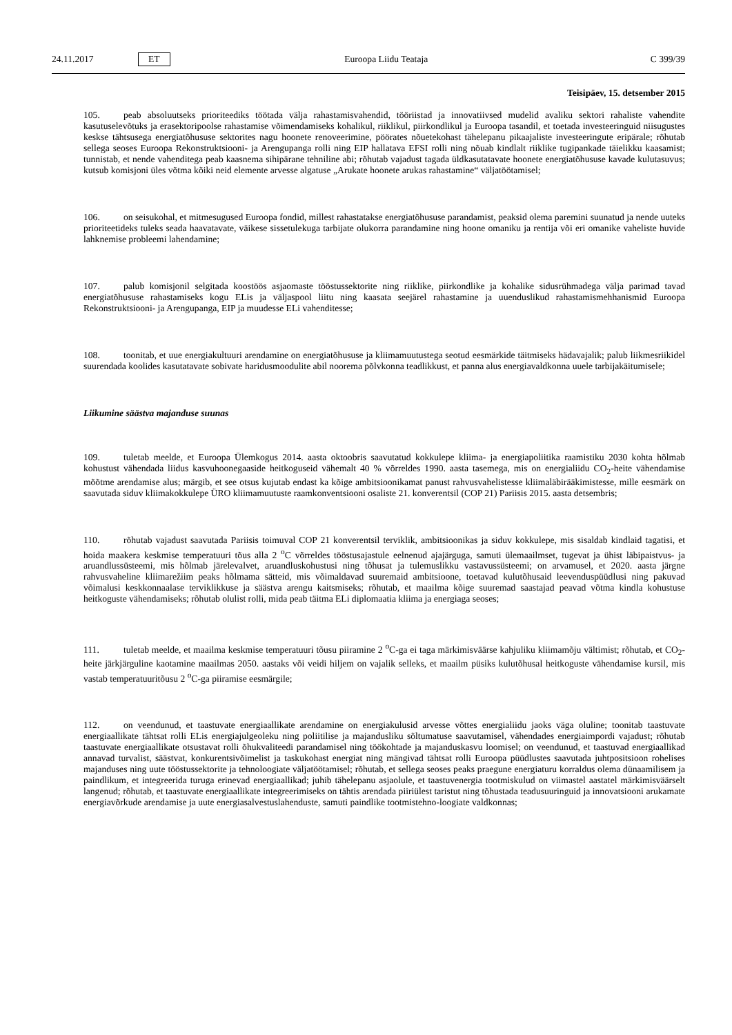24.11.2017 ET Euroopa Liidu Teataja C 399/39
Teisipäev, 15. detsember 2015
105. peab absoluutseks prioriteediks töötada välja rahastamisvahendid, tööriistad ja innovatiivsed mudelid avaliku sektori rahaliste vahendite kasutuselevõtuks ja erasektoripoolse rahastamise võimendamiseks kohalikul, riiklikul, piirkondlikul ja Euroopa tasandil, et toetada investeeringuid niisugustes keskse tähtsusega energiatõhususe sektorites nagu hoonete renoveerimine, pöörates nõuetekohast tähelepanu pikaajaliste investeeringute eripärale; rõhutab sellega seoses Euroopa Rekonstruktsiooni- ja Arengupanga rolli ning EIP hallatava EFSI rolli ning nõuab kindlalt riiklike tugipankade täielikku kaasamist; tunnistab, et nende vahenditega peab kaasnema sihipärane tehniline abi; rõhutab vajadust tagada üldkasutatavate hoonete energiatõhususe kavade kulutasuvus; kutsub komisjoni üles võtma kõiki neid elemente arvesse algatuse „Arukate hoonete arukas rahastamine“ väljatöötamisel;
106. on seisukohal, et mitmesugused Euroopa fondid, millest rahastatakse energiatõhususe parandamist, peaksid olema paremini suunatud ja nende uuteks prioriteetideks tuleks seada haavatavate, väikese sissetulekuga tarbijate olukorra parandamine ning hoone omaniku ja rentija või eri omanike vaheliste huvide lahknemise probleemi lahendamine;
107. palub komisjonil selgitada koostöös asjaomaste tööstussektorite ning riiklike, piirkondlike ja kohalike sidusrühmadega välja parimad tavad energiatõhususe rahastamiseks kogu ELis ja väljaspool liitu ning kaasata seejärel rahastamine ja uuenduslikud rahastamismehhanismid Euroopa Rekonstruktsiooni- ja Arengupanga, EIP ja muudesse ELi vahenditesse;
108. toonitab, et uue energiakultuuri arendamine on energiatõhususe ja kliimamuutustega seotud eesmärkide täitmiseks hädavajalik; palub liikmesriikidel suurendada koolides kasutatavate sobivate haridusmoodulite abil noorema põlvkonna teadlikkust, et panna alus energiavaldkonna uuele tarbijakäitumisele;
Liikumine säästva majanduse suunas
109. tuletab meelde, et Euroopa Ülemkogus 2014. aasta oktoobris saavutatud kokkulepe kliima- ja energiapoliitika raamistiku 2030 kohta hõlmab kohustust vähendada liidus kasvuhoonegaaside heitkoguseid vähemalt 40 % võrreldes 1990. aasta tasemega, mis on energialiidu CO<sub>2</sub>-heite vähendamise mõõtme arendamise alus; märgib, et see otsus kujutab endast ka kõige ambitsioonikamat panust rahvusvahelistesse kliimaläbirääkimistesse, mille eesmärk on saavutada siduv kliimakokkulepe ÜRO kliimamuutuste raamkonventsiooni osaliste 21. konverentsil (COP 21) Pariisis 2015. aasta detsembris;
110. rõhutab vajadust saavutada Pariisis toimuval COP 21 konverentsil terviklik, ambitsioonikas ja siduv kokkulepe, mis sisaldab kindlaid tagatisi, et hoida maakera keskmise temperatuuri tõus alla 2 <sup>o</sup>C võrreldes tööstusajastule eelnenud ajajärguga, samuti ülemaailmset, tugevat ja ühist läbipaistvus- ja aruandlussüsteemi, mis hõlmab järelevalvet, aruandluskohustusi ning tõhusat ja tulemuslikku vastavussüsteemi; on arvamusel, et 2020. aasta järgne rahvusvaheline kliimarežiim peaks hõlmama sätteid, mis võimaldavad suuremaid ambitsioone, toetavad kulutõhusaid leevenduspüüdlusi ning pakuvad võimalusi keskkonnaalase terviklikkuse ja säästva arengu kaitsmiseks; rõhutab, et maailma kõige suuremad saastajad peavad võtma kindla kohustuse heitkoguste vähendamiseks; rõhutab olulist rolli, mida peab täitma ELi diplomaatia kliima ja energiaga seoses;
111. tuletab meelde, et maailma keskmise temperatuuri tõusu piiramine 2 <sup>o</sup>C-ga ei taga märkimisväärse kahjuliku kliimamõju vältimist; rõhutab, et CO<sub>2</sub>-heite järkjärguline kaotamine maailmas 2050. aastaks või veidi hiljem on vajalik selleks, et maailm püsiks kulutõhusal heitkoguste vähendamise kursil, mis vastab temperatuuritõusu 2 <sup>o</sup>C-ga piiramise eesmärgile;
112. on veendunud, et taastuvate energiaallikate arendamine on energiakulusid arvesse võttes energialiidu jaoks väga oluline; toonitab taastuvate energiaallikate tähtsat rolli ELis energiajulgeoleku ning poliitilise ja majandusliku sõltumatuse saavutamisel, vähendades energiaimpordi vajadust; rõhutab taastuvate energiaallikate otsustavat rolli õhukvaliteedi parandamisel ning töökohtade ja majanduskasvu loomisel; on veendunud, et taastuvad energiaallikad annavad turvalist, säästvat, konkurentsivõimelist ja taskukohast energiat ning mängivad tähtsat rolli Euroopa püüdlustes saavutada juhtpositsioon rohelises majanduses ning uute tööstussektorite ja tehnoloogiate väljatöötamisel; rõhutab, et sellega seoses peaks praegune energiaturu korraldus olema dünaamilisem ja paindlikum, et integreerida turuga erinevad energiaallikad; juhib tähelepanu asjaolule, et taastuvenergia tootmiskulud on viimastel aastatel märkimisväärselt langenud; rõhutab, et taastuvate energiaallikate integreerimiseks on tähtis arendada piiriülest taristut ning tõhustada teadusuuringuid ja innovatsiooni arukamate energiavõrkude arendamise ja uute energiasalvestuslahenduste, samuti paindlike tootmistehno-loogiate valdkonnas;